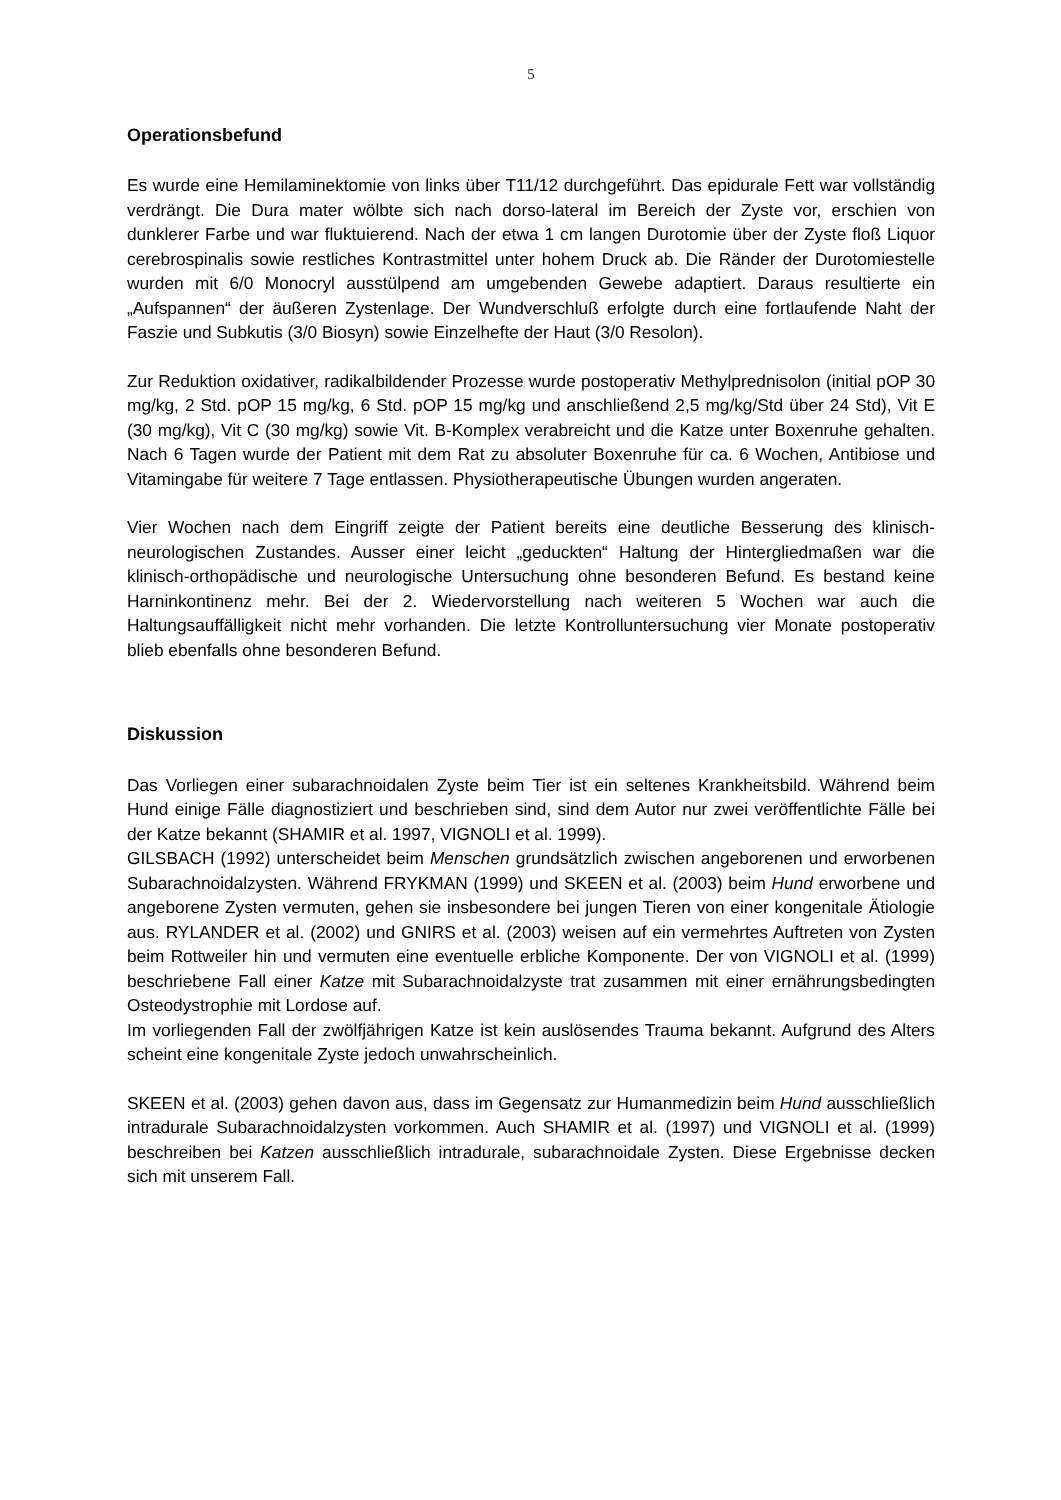5
Operationsbefund
Es wurde eine Hemilaminektomie von links über T11/12 durchgeführt. Das epidurale Fett war vollständig verdrängt. Die Dura mater wölbte sich nach dorso-lateral im Bereich der Zyste vor, erschien von dunklerer Farbe und war fluktuierend. Nach der etwa 1 cm langen Durotomie über der Zyste floß Liquor cerebrospinalis sowie restliches Kontrastmittel unter hohem Druck ab. Die Ränder der Durotomiestelle wurden mit 6/0 Monocryl ausstülpend am umgebenden Gewebe adaptiert. Daraus resultierte ein „Aufspannen“ der äußeren Zystenlage. Der Wundverschluß erfolgte durch eine fortlaufende Naht der Faszie und Subkutis (3/0 Biosyn) sowie Einzelhefte der Haut (3/0 Resolon).
Zur Reduktion oxidativer, radikalbildender Prozesse wurde postoperativ Methylprednisolon (initial pOP 30 mg/kg, 2 Std. pOP 15 mg/kg, 6 Std. pOP 15 mg/kg und anschließend 2,5 mg/kg/Std über 24 Std), Vit E (30 mg/kg), Vit C (30 mg/kg) sowie Vit. B-Komplex verabreicht und die Katze unter Boxenruhe gehalten. Nach 6 Tagen wurde der Patient mit dem Rat zu absoluter Boxenruhe für ca. 6 Wochen, Antibiose und Vitamingabe für weitere 7 Tage entlassen. Physiotherapeutische Übungen wurden angeraten.
Vier Wochen nach dem Eingriff zeigte der Patient bereits eine deutliche Besserung des klinisch-neurologischen Zustandes. Ausser einer leicht „geduckten“ Haltung der Hintergliedmaßen war die klinisch-orthopädische und neurologische Untersuchung ohne besonderen Befund. Es bestand keine Harninkontinenz mehr. Bei der 2. Wiedervorstellung nach weiteren 5 Wochen war auch die Haltungsauffälligkeit nicht mehr vorhanden. Die letzte Kontrolluntersuchung vier Monate postoperativ blieb ebenfalls ohne besonderen Befund.
Diskussion
Das Vorliegen einer subarachnoidalen Zyste beim Tier ist ein seltenes Krankheitsbild. Während beim Hund einige Fälle diagnostiziert und beschrieben sind, sind dem Autor nur zwei veröffentlichte Fälle bei der Katze bekannt (SHAMIR et al. 1997, VIGNOLI et al. 1999).
GILSBACH (1992) unterscheidet beim Menschen grundsätzlich zwischen angeborenen und erworbenen Subarachnoidalzysten. Während FRYKMAN (1999) und SKEEN et al. (2003) beim Hund erworbene und angeborene Zysten vermuten, gehen sie insbesondere bei jungen Tieren von einer kongenitale Ätiologie aus. RYLANDER et al. (2002) und GNIRS et al. (2003) weisen auf ein vermehrtes Auftreten von Zysten beim Rottweiler hin und vermuten eine eventuelle erbliche Komponente. Der von VIGNOLI et al. (1999) beschriebene Fall einer Katze mit Subarachnoidalzyste trat zusammen mit einer ernährungsbedingten Osteodystrophie mit Lordose auf.
Im vorliegenden Fall der zwölfjährigen Katze ist kein auslösendes Trauma bekannt. Aufgrund des Alters scheint eine kongenitale Zyste jedoch unwahrscheinlich.
SKEEN et al. (2003) gehen davon aus, dass im Gegensatz zur Humanmedizin beim Hund ausschließlich intradurale Subarachnoidalzysten vorkommen. Auch SHAMIR et al. (1997) und VIGNOLI et al. (1999) beschreiben bei Katzen ausschließlich intradurale, subarachnoidale Zysten. Diese Ergebnisse decken sich mit unserem Fall.